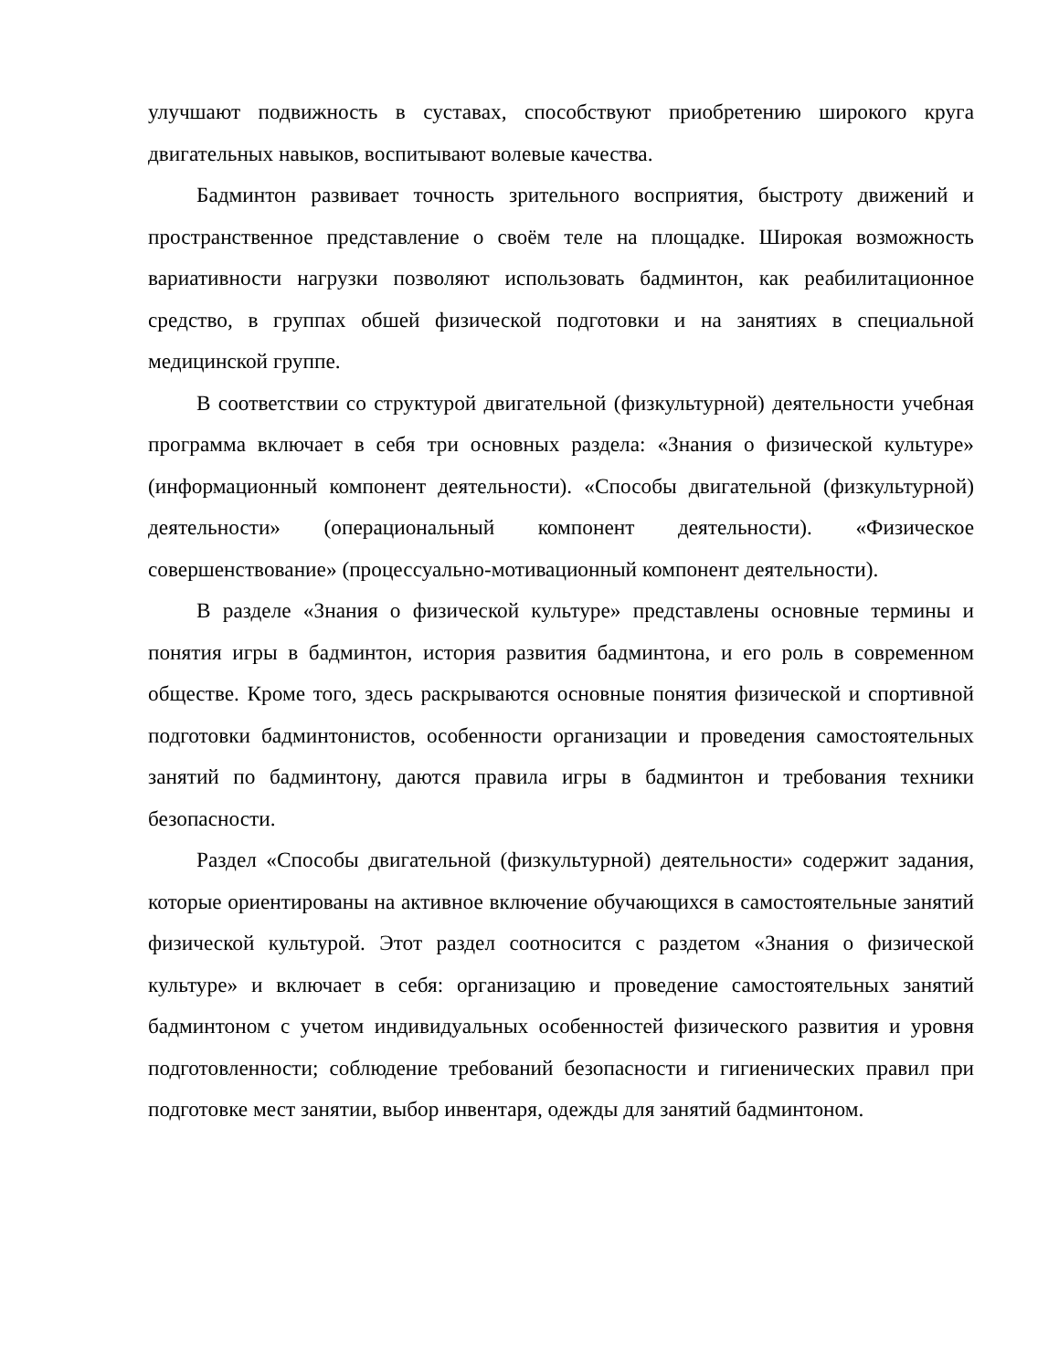улучшают подвижность в суставах, способствуют приобретению широкого круга двигательных навыков, воспитывают волевые качества.
Бадминтон развивает точность зрительного восприятия, быстроту движений и пространственное представление о своём теле на площадке. Широкая возможность вариативности нагрузки позволяют использовать бадминтон, как реабилитационное средство, в группах обшей физической подготовки и на занятиях в специальной медицинской группе.
В соответствии со структурой двигательной (физкультурной) деятельности учебная программа включает в себя три основных раздела: «Знания о физической культуре» (информационный компонент деятельности). «Способы двигательной (физкультурной) деятельности» (операциональный компонент деятельности). «Физическое совершенствование» (процессуально-мотивационный компонент деятельности).
В разделе «Знания о физической культуре» представлены основные термины и понятия игры в бадминтон, история развития бадминтона, и его роль в современном обществе. Кроме того, здесь раскрываются основные понятия физической и спортивной подготовки бадминтонистов, особенности организации и проведения самостоятельных занятий по бадминтону, даются правила игры в бадминтон и требования техники безопасности.
Раздел «Способы двигательной (физкультурной) деятельности» содержит задания, которые ориентированы на активное включение обучающихся в самостоятельные занятий физической культурой. Этот раздел соотносится с раздетом «Знания о физической культуре» и включает в себя: организацию и проведение самостоятельных занятий бадминтоном с учетом индивидуальных особенностей физического развития и уровня подготовленности; соблюдение требований безопасности и гигиенических правил при подготовке мест занятии, выбор инвентаря, одежды для занятий бадминтоном.